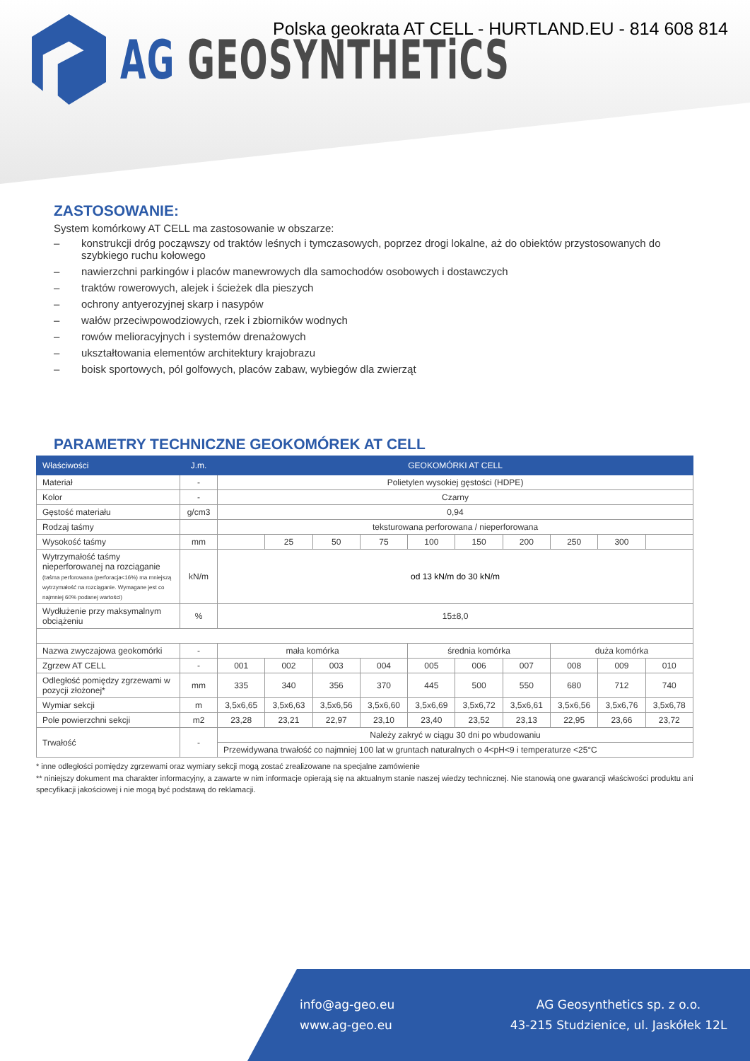AG GEOSYNTHETiCS
Polska geokrata AT CELL - HURTLAND.EU - 814 608 814
ZASTOSOWANIE:
System komórkowy AT CELL ma zastosowanie w obszarze:
– konstrukcji dróg począwszy od traktów leśnych i tymczasowych, poprzez drogi lokalne, aż do obiektów przystosowanych do szybkiego ruchu kołowego
– nawierzchni parkingów i placów manewrowych dla samochodów osobowych i dostawczych
– traktów rowerowych, alejek i ścieżek dla pieszych
– ochrony antyerozyjnej skarp i nasypów
– wałów przeciwpowodziowych, rzek i zbiorników wodnych
– rowów melioracyjnych i systemów drenażowych
– ukształtowania elementów architektury krajobrazu
– boisk sportowych, pól golfowych, placów zabaw, wybiegów dla zwierząt
PARAMETRY TECHNICZNE GEOKOMÓREK AT CELL
| Właściwości | J.m. | GEOKOMÓRKI AT CELL | | | | | | | | | |
| --- | --- | --- | --- | --- | --- | --- | --- | --- | --- | --- | --- |
| Materiał | - | Polietylen wysokiej gęstości (HDPE) | | | | | | | | | |
| Kolor | - | Czarny | | | | | | | | | |
| Gęstość materiału | g/cm3 | 0,94 | | | | | | | | | |
| Rodzaj taśmy | | teksturowana perforowana / nieperforowana | | | | | | | | | |
| Wysokość taśmy | mm | | 25 | 50 | 75 | 100 | 150 | 200 | 250 | 300 | |
| Wytrzymałość taśmy nieperforowanej na rozciąganie (taśma perforowana (perforacja<16%) ma mniejszą wytrzymałość na rozciąganie. Wymagane jest co najmniej 60% podanej wartości) | kN/m | od 13 kN/m do 30 kN/m | | | | | | | | | |
| Wydłużenie przy maksymalnym obciążeniu | % | 15±8,0 | | | | | | | | | |
| Nazwa zwyczajowa geokomórki | - | mała komórka | | | | średnia komórka | | | duża komórka | | |
| Zgrzew AT CELL | - | 001 | 002 | 003 | 004 | 005 | 006 | 007 | 008 | 009 | 010 |
| Odległość pomiędzy zgrzewami w pozycji złożonej* | mm | 335 | 340 | 356 | 370 | 445 | 500 | 550 | 680 | 712 | 740 |
| Wymiar sekcji | m | 3,5x6,65 | 3,5x6,63 | 3,5x6,56 | 3,5x6,60 | 3,5x6,69 | 3,5x6,72 | 3,5x6,61 | 3,5x6,56 | 3,5x6,76 | 3,5x6,78 |
| Pole powierzchni sekcji | m2 | 23,28 | 23,21 | 22,97 | 23,10 | 23,40 | 23,52 | 23,13 | 22,95 | 23,66 | 23,72 |
| Trwałość | - | Należy zakryć w ciągu 30 dni po wbudowaniu | | | | | | | | | |
| | | Przewidywana trwałość co najmniej 100 lat w gruntach naturalnych o 4<pH<9 i temperaturze <25°C | | | | | | | | | |
* inne odległości pomiędzy zgrzewami oraz wymiary sekcji mogą zostać zrealizowane na specjalne zamówienie
** niniejszy dokument ma charakter informacyjny, a zawarte w nim informacje opierają się na aktualnym stanie naszej wiedzy technicznej. Nie stanowią one gwarancji właściwości produktu ani specyfikacji jakościowej i nie mogą być podstawą do reklamacji.
info@ag-geo.eu
www.ag-geo.eu
AG Geosynthetics sp. z o.o.
43-215 Studzienice, ul. Jaskółek 12L